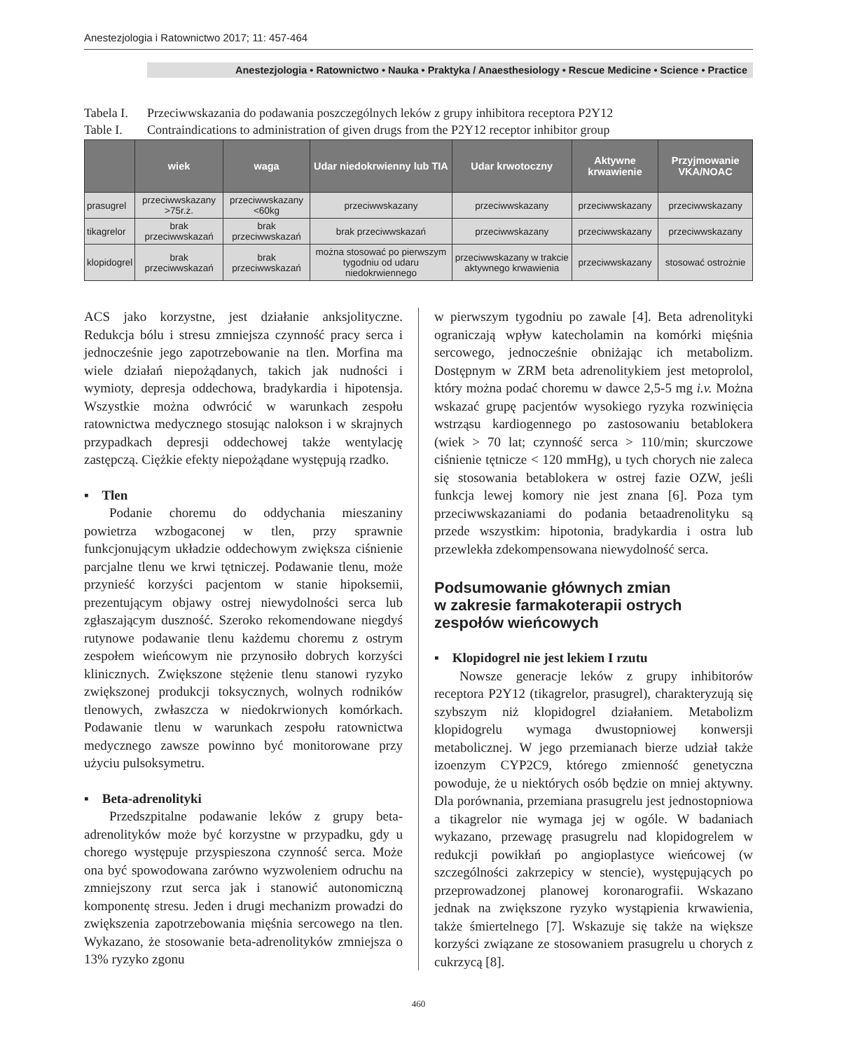Anestezjologia i Ratownictwo 2017; 11: 457-464
Anestezjologia • Ratownictwo • Nauka • Praktyka / Anaesthesiology • Rescue Medicine • Science • Practice
Tabela I. Przeciwwskazania do podawania poszczególnych leków z grupy inhibitora receptora P2Y12
Table I. Contraindications to administration of given drugs from the P2Y12 receptor inhibitor group
| | wiek | waga | Udar niedokrwienny lub TIA | Udar krwotoczny | Aktywne krwawienie | Przyjmowanie VKA/NOAC |
| --- | --- | --- | --- | --- | --- | --- |
| prasugrel | przeciwwskazany >75r.ż. | przeciwwskazany <60kg | przeciwwskazany | przeciwwskazany | przeciwwskazany | przeciwwskazany |
| tikagrelor | brak przeciwwskazań | brak przeciwwskazań | brak przeciwwskazań | przeciwwskazany | przeciwwskazany | przeciwwskazany |
| klopidogrel | brak przeciwwskazań | brak przeciwwskazań | można stosować po pierwszym tygodniu od udaru niedokrwiennego | przeciwwskazany w trakcie aktywnego krwawienia | przeciwwskazany | stosować ostrożnie |
ACS jako korzystne, jest działanie anksjolityczne. Redukcja bólu i stresu zmniejsza czynność pracy serca i jednocześnie jego zapotrzebowanie na tlen. Morfina ma wiele działań niepożądanych, takich jak nudności i wymioty, depresja oddechowa, bradykardia i hipotensja. Wszystkie można odwrócić w warunkach zespołu ratownictwa medycznego stosując nalokson i w skrajnych przypadkach depresji oddechowej także wentylację zastępczą. Ciężkie efekty niepożądane występują rzadko.
▪ Tlen
Podanie choremu do oddychania mieszaniny powietrza wzbogaconej w tlen, przy sprawnie funkcjonującym układzie oddechowym zwiększa ciśnienie parcjalne tlenu we krwi tętniczej. Podawanie tlenu, może przynieść korzyści pacjentom w stanie hipoksemii, prezentującym objawy ostrej niewydolności serca lub zgłaszającym duszność. Szeroko rekomendowane niegdyś rutynowe podawanie tlenu każdemu choremu z ostrym zespołem wieńcowym nie przynosiło dobrych korzyści klinicznych. Zwiększone stężenie tlenu stanowi ryzyko zwiększonej produkcji toksycznych, wolnych rodników tlenowych, zwłaszcza w niedokrwionych komórkach. Podawanie tlenu w warunkach zespołu ratownictwa medycznego zawsze powinno być monitorowane przy użyciu pulsoksymetru.
▪ Beta-adrenolityki
Przedszpitalne podawanie leków z grupy beta-adrenolityków może być korzystne w przypadku, gdy u chorego występuje przyspieszona czynność serca. Może ona być spowodowana zarówno wyzwoleniem odruchu na zmniejszony rzut serca jak i stanowić autonomiczną komponentę stresu. Jeden i drugi mechanizm prowadzi do zwiększenia zapotrzebowania mięśnia sercowego na tlen. Wykazano, że stosowanie beta-adrenolityków zmniejsza o 13% ryzyko zgonu
w pierwszym tygodniu po zawale [4]. Beta adrenolityki ograniczają wpływ katecholamin na komórki mięśnia sercowego, jednocześnie obniżając ich metabolizm. Dostępnym w ZRM beta adrenolitykiem jest metoprolol, który można podać choremu w dawce 2,5-5 mg i.v. Można wskazać grupę pacjentów wysokiego ryzyka rozwinięcia wstrząsu kardiogennego po zastosowaniu betablokera (wiek > 70 lat; czynność serca > 110/min; skurczowe ciśnienie tętnicze < 120 mmHg), u tych chorych nie zaleca się stosowania betablokera w ostrej fazie OZW, jeśli funkcja lewej komory nie jest znana [6]. Poza tym przeciwwskazaniami do podania betaadrenolityku są przede wszystkim: hipotonia, bradykardia i ostra lub przewlekła zdekompensowana niewydolność serca.
Podsumowanie głównych zmian
w zakresie farmakoterapii ostrych
zespołów wieńcowych
▪ Klopidogrel nie jest lekiem I rzutu
Nowsze generacje leków z grupy inhibitorów receptora P2Y12 (tikagrelor, prasugrel), charakteryzują się szybszym niż klopidogrel działaniem. Metabolizm klopidogrelu wymaga dwustopniowej konwersji metabolicznej. W jego przemianach bierze udział także izoenzym CYP2C9, którego zmienność genetyczna powoduje, że u niektórych osób będzie on mniej aktywny. Dla porównania, przemiana prasugrelu jest jednostopniowa a tikagrelor nie wymaga jej w ogóle. W badaniach wykazano, przewagę prasugrelu nad klopidogrelem w redukcji powikłań po angioplastyce wieńcowej (w szczególności zakrzepicy w stencie), występujących po przeprowadzonej planowej koronarografii. Wskazano jednak na zwiększone ryzyko wystąpienia krwawienia, także śmiertelnego [7]. Wskazuje się także na większe korzyści związane ze stosowaniem prasugrelu u chorych z cukrzycą [8].
460